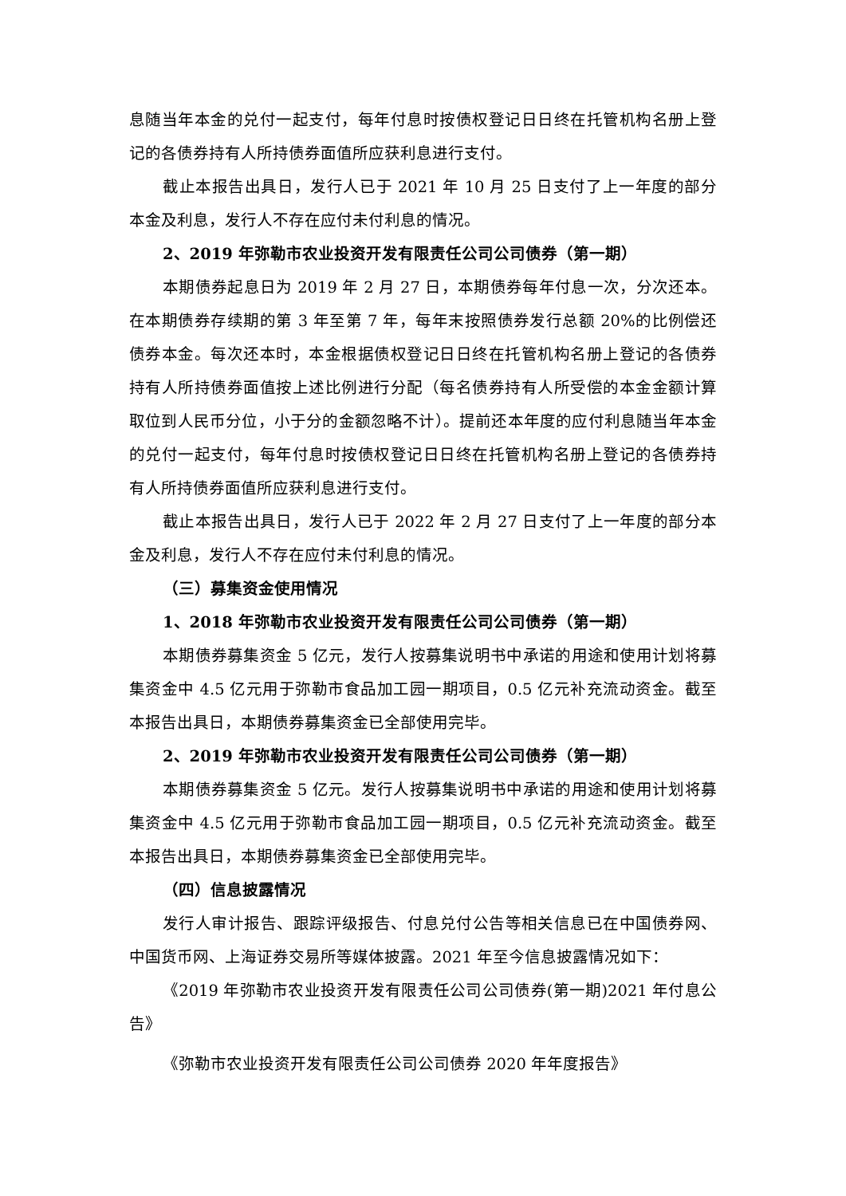息随当年本金的兑付一起支付，每年付息时按债权登记日日终在托管机构名册上登记的各债券持有人所持债券面值所应获利息进行支付。
截止本报告出具日，发行人已于 2021 年 10 月 25 日支付了上一年度的部分本金及利息，发行人不存在应付未付利息的情况。
2、2019 年弥勒市农业投资开发有限责任公司公司债券（第一期）
本期债券起息日为 2019 年 2 月 27 日，本期债券每年付息一次，分次还本。在本期债券存续期的第 3 年至第 7 年，每年末按照债券发行总额 20%的比例偿还债券本金。每次还本时，本金根据债权登记日日终在托管机构名册上登记的各债券持有人所持债券面值按上述比例进行分配（每名债券持有人所受偿的本金金额计算取位到人民币分位，小于分的金额忽略不计）。提前还本年度的应付利息随当年本金的兑付一起支付，每年付息时按债权登记日日终在托管机构名册上登记的各债券持有人所持债券面值所应获利息进行支付。
截止本报告出具日，发行人已于 2022 年 2 月 27 日支付了上一年度的部分本金及利息，发行人不存在应付未付利息的情况。
（三）募集资金使用情况
1、2018 年弥勒市农业投资开发有限责任公司公司债券（第一期）
本期债券募集资金 5 亿元，发行人按募集说明书中承诺的用途和使用计划将募集资金中 4.5 亿元用于弥勒市食品加工园一期项目，0.5 亿元补充流动资金。截至本报告出具日，本期债券募集资金已全部使用完毕。
2、2019 年弥勒市农业投资开发有限责任公司公司债券（第一期）
本期债券募集资金 5 亿元。发行人按募集说明书中承诺的用途和使用计划将募集资金中 4.5 亿元用于弥勒市食品加工园一期项目，0.5 亿元补充流动资金。截至本报告出具日，本期债券募集资金已全部使用完毕。
（四）信息披露情况
发行人审计报告、跟踪评级报告、付息兑付公告等相关信息已在中国债券网、中国货币网、上海证券交易所等媒体披露。2021 年至今信息披露情况如下：
《2019 年弥勒市农业投资开发有限责任公司公司债券(第一期)2021 年付息公告》
《弥勒市农业投资开发有限责任公司公司债券 2020 年年度报告》